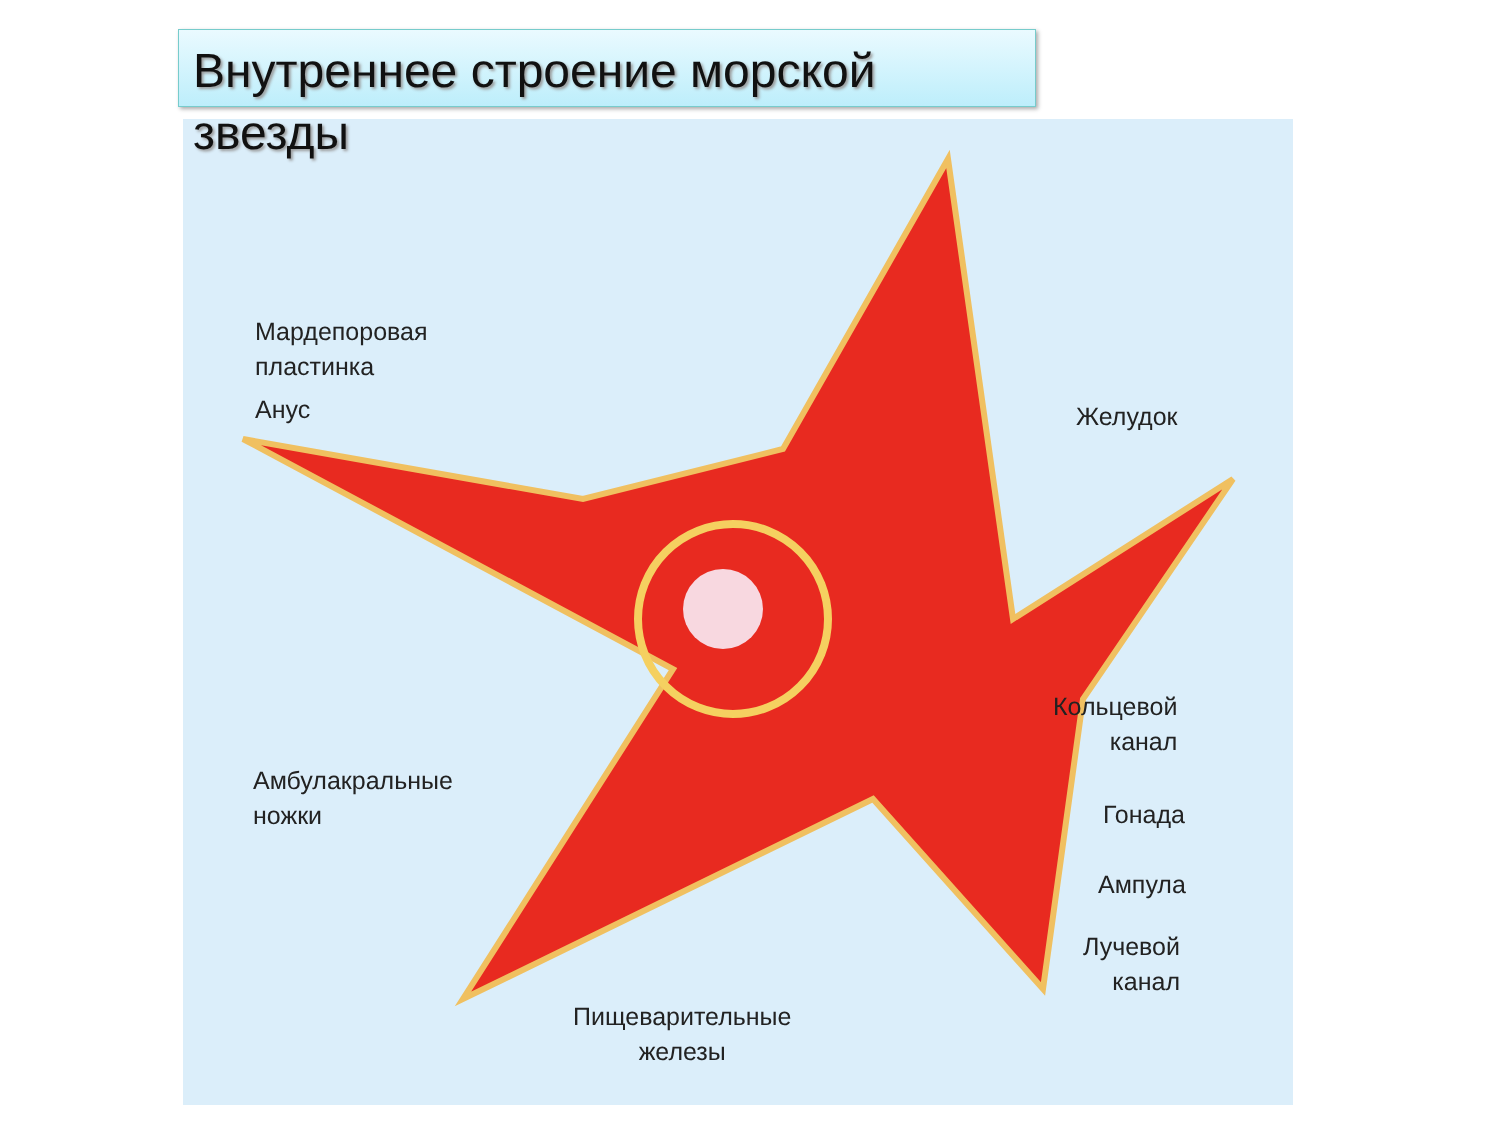Внутреннее строение морской звезды
Мардепоровая
пластинка
Анус Желудок
Амбулакральные
ножки
Кольцевой
канал
Гонада
Ампула
Лучевой
канал
Пищеварительные
железы